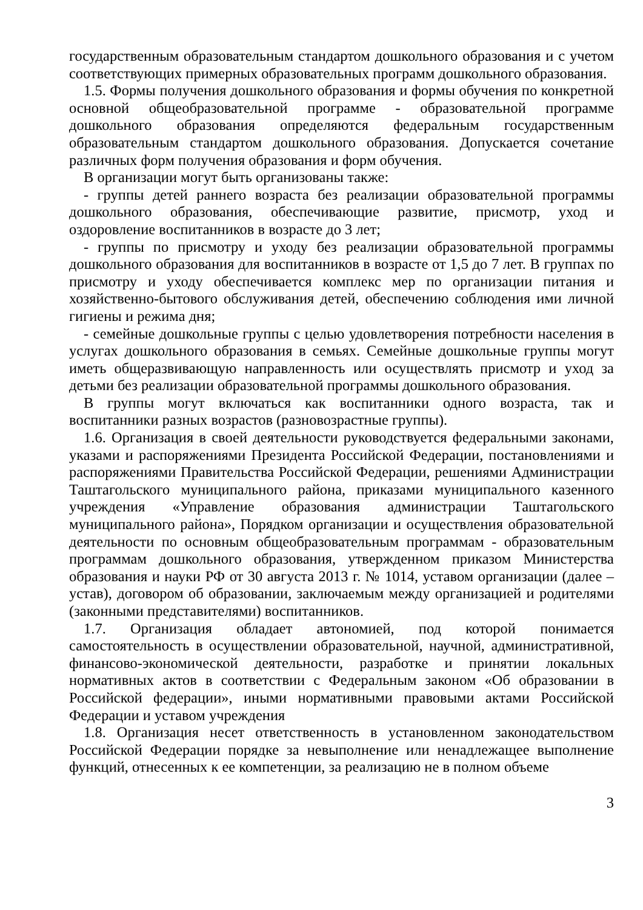государственным образовательным стандартом дошкольного образования и с учетом соответствующих примерных образовательных программ дошкольного образования.
1.5. Формы получения дошкольного образования и формы обучения по конкретной основной общеобразовательной программе - образовательной программе дошкольного образования определяются федеральным государственным образовательным стандартом дошкольного образования. Допускается сочетание различных форм получения образования и форм обучения.
В организации могут быть организованы также:
- группы детей раннего возраста без реализации образовательной программы дошкольного образования, обеспечивающие развитие, присмотр, уход и оздоровление воспитанников в возрасте до 3 лет;
- группы по присмотру и уходу без реализации образовательной программы дошкольного образования для воспитанников в возрасте от 1,5 до 7 лет. В группах по присмотру и уходу обеспечивается комплекс мер по организации питания и хозяйственно-бытового обслуживания детей, обеспечению соблюдения ими личной гигиены и режима дня;
- семейные дошкольные группы с целью удовлетворения потребности населения в услугах дошкольного образования в семьях. Семейные дошкольные группы могут иметь общеразвивающую направленность или осуществлять присмотр и уход за детьми без реализации образовательной программы дошкольного образования.
В группы могут включаться как воспитанники одного возраста, так и воспитанники разных возрастов (разновозрастные группы).
1.6. Организация в своей деятельности руководствуется федеральными законами, указами и распоряжениями Президента Российской Федерации, постановлениями и распоряжениями Правительства Российской Федерации, решениями Администрации Таштагольского муниципального района, приказами муниципального казенного учреждения «Управление образования администрации Таштагольского муниципального района», Порядком организации и осуществления образовательной деятельности по основным общеобразовательным программам - образовательным программам дошкольного образования, утвержденном приказом Министерства образования и науки РФ от 30 августа 2013 г. № 1014, уставом организации (далее – устав), договором об образовании, заключаемым между организацией и родителями (законными представителями) воспитанников.
1.7. Организация обладает автономией, под которой понимается самостоятельность в осуществлении образовательной, научной, административной, финансово-экономической деятельности, разработке и принятии локальных нормативных актов в соответствии с Федеральным законом «Об образовании в Российской федерации», иными нормативными правовыми актами Российской Федерации и уставом учреждения
1.8. Организация несет ответственность в установленном законодательством Российской Федерации порядке за невыполнение или ненадлежащее выполнение функций, отнесенных к ее компетенции, за реализацию не в полном объеме
3